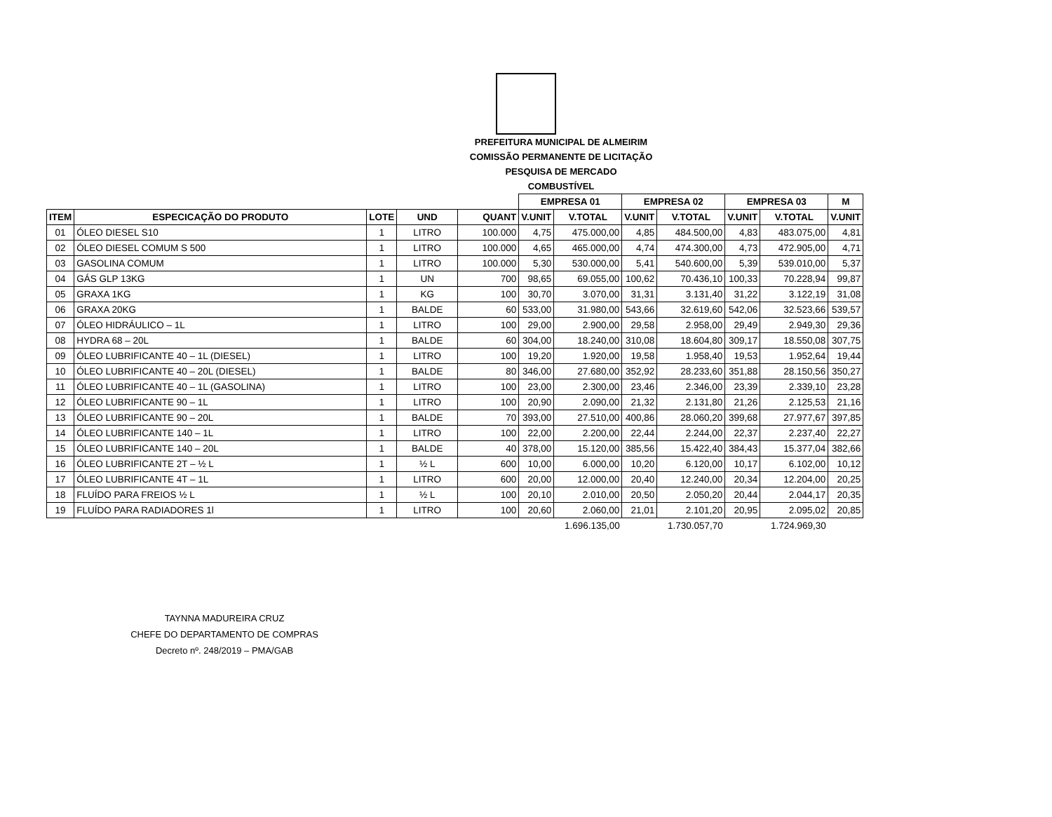PREFEITURA MUNICIPAL DE ALMEIRIM
COMISSÃO PERMANENTE DE LICITAÇÃO
PESQUISA DE MERCADO
COMBUSTÍVEL
| | | | | | EMPRESA 01 | | EMPRESA 02 | | EMPRESA 03 | | M |
| --- | --- | --- | --- | --- | --- | --- | --- | --- | --- | --- | --- |
| ITEM | ESPECICAÇÃO DO PRODUTO | LOTE | UND | QUANT | V.UNIT | V.TOTAL | V.UNIT | V.TOTAL | V.UNIT | V.TOTAL | V.UNIT |
| 01 | ÓLEO DIESEL S10 | 1 | LITRO | 100.000 | 4,75 | 475.000,00 | 4,85 | 484.500,00 | 4,83 | 483.075,00 | 4,81 |
| 02 | ÓLEO DIESEL COMUM S 500 | 1 | LITRO | 100.000 | 4,65 | 465.000,00 | 4,74 | 474.300,00 | 4,73 | 472.905,00 | 4,71 |
| 03 | GASOLINA COMUM | 1 | LITRO | 100.000 | 5,30 | 530.000,00 | 5,41 | 540.600,00 | 5,39 | 539.010,00 | 5,37 |
| 04 | GÁS GLP 13KG | 1 | UN | 700 | 98,65 | 69.055,00 | 100,62 | 70.436,10 | 100,33 | 70.228,94 | 99,87 |
| 05 | GRAXA 1KG | 1 | KG | 100 | 30,70 | 3.070,00 | 31,31 | 3.131,40 | 31,22 | 3.122,19 | 31,08 |
| 06 | GRAXA 20KG | 1 | BALDE | 60 | 533,00 | 31.980,00 | 543,66 | 32.619,60 | 542,06 | 32.523,66 | 539,57 |
| 07 | ÓLEO HIDRÁULICO – 1L | 1 | LITRO | 100 | 29,00 | 2.900,00 | 29,58 | 2.958,00 | 29,49 | 2.949,30 | 29,36 |
| 08 | HYDRA 68 – 20L | 1 | BALDE | 60 | 304,00 | 18.240,00 | 310,08 | 18.604,80 | 309,17 | 18.550,08 | 307,75 |
| 09 | ÓLEO LUBRIFICANTE 40 – 1L (DIESEL) | 1 | LITRO | 100 | 19,20 | 1.920,00 | 19,58 | 1.958,40 | 19,53 | 1.952,64 | 19,44 |
| 10 | ÓLEO LUBRIFICANTE 40 – 20L (DIESEL) | 1 | BALDE | 80 | 346,00 | 27.680,00 | 352,92 | 28.233,60 | 351,88 | 28.150,56 | 350,27 |
| 11 | ÓLEO LUBRIFICANTE 40 – 1L (GASOLINA) | 1 | LITRO | 100 | 23,00 | 2.300,00 | 23,46 | 2.346,00 | 23,39 | 2.339,10 | 23,28 |
| 12 | ÓLEO LUBRIFICANTE 90 – 1L | 1 | LITRO | 100 | 20,90 | 2.090,00 | 21,32 | 2.131,80 | 21,26 | 2.125,53 | 21,16 |
| 13 | ÓLEO LUBRIFICANTE 90 – 20L | 1 | BALDE | 70 | 393,00 | 27.510,00 | 400,86 | 28.060,20 | 399,68 | 27.977,67 | 397,85 |
| 14 | ÓLEO LUBRIFICANTE 140 – 1L | 1 | LITRO | 100 | 22,00 | 2.200,00 | 22,44 | 2.244,00 | 22,37 | 2.237,40 | 22,27 |
| 15 | ÓLEO LUBRIFICANTE 140 – 20L | 1 | BALDE | 40 | 378,00 | 15.120,00 | 385,56 | 15.422,40 | 384,43 | 15.377,04 | 382,66 |
| 16 | ÓLEO LUBRIFICANTE 2T – ½ L | 1 | ½ L | 600 | 10,00 | 6.000,00 | 10,20 | 6.120,00 | 10,17 | 6.102,00 | 10,12 |
| 17 | ÓLEO LUBRIFICANTE 4T – 1L | 1 | LITRO | 600 | 20,00 | 12.000,00 | 20,40 | 12.240,00 | 20,34 | 12.204,00 | 20,25 |
| 18 | FLUÍDO PARA FREIOS ½ L | 1 | ½ L | 100 | 20,10 | 2.010,00 | 20,50 | 2.050,20 | 20,44 | 2.044,17 | 20,35 |
| 19 | FLUÍDO PARA RADIADORES 1l | 1 | LITRO | 100 | 20,60 | 2.060,00 | 21,01 | 2.101,20 | 20,95 | 2.095,02 | 20,85 |
| | | | | | | 1.696.135,00 | | 1.730.057,70 | | 1.724.969,30 | |
TAYNNA MADUREIRA CRUZ
CHEFE DO DEPARTAMENTO DE COMPRAS
Decreto nº. 248/2019 – PMA/GAB